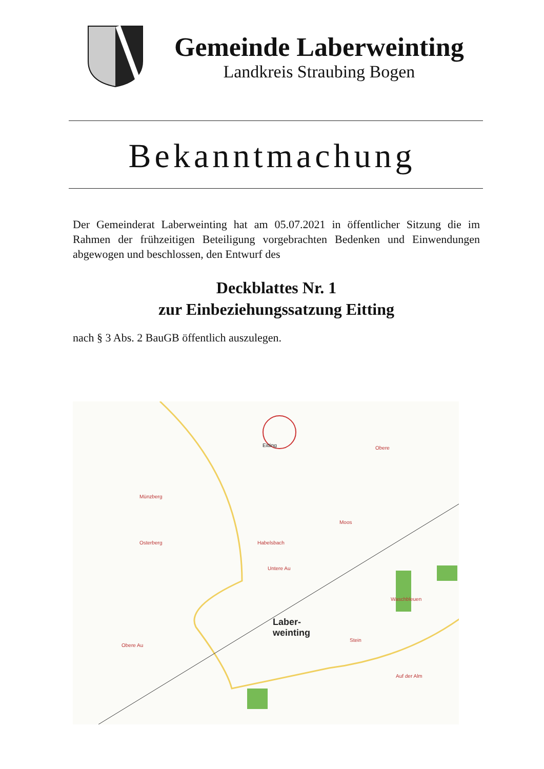Gemeinde Laberweinting
Landkreis Straubing Bogen
Bekanntmachung
Der Gemeinderat Laberweinting hat am 05.07.2021 in öffentlicher Sitzung die im Rahmen der frühzeitigen Beteiligung vorgebrachten Bedenken und Einwendungen abgewogen und beschlossen, den Entwurf des
Deckblattes Nr. 1
zur Einbeziehungssatzung Eitting
nach § 3 Abs. 2 BauGB öffentlich auszulegen.
Eitting
Laber-
weinting
Habelsbach
Untere Au
Obere Au
Münzberg
Osterberg
Moos
Waschbleuen
Stein
Auf der Alm
Obere